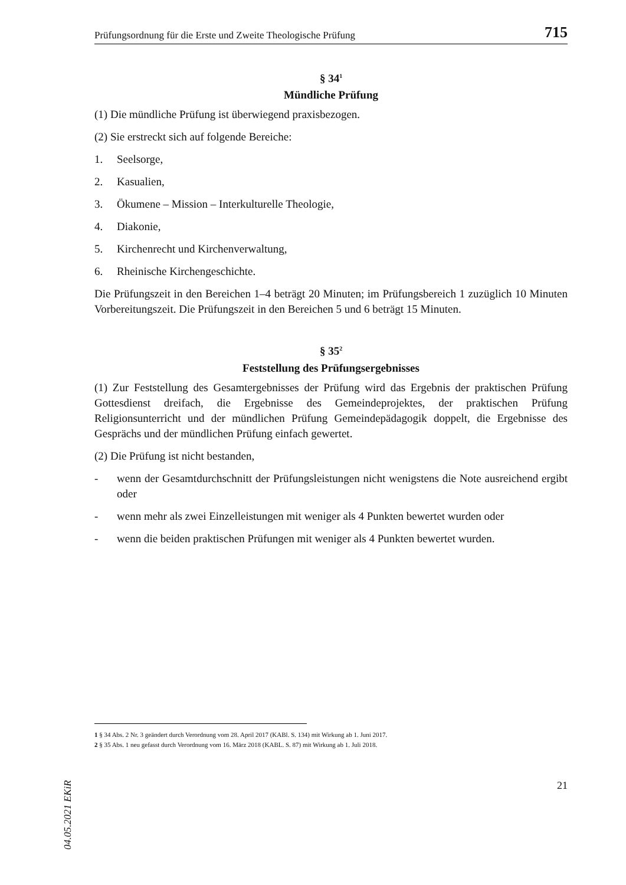Prüfungsordnung für die Erste und Zweite Theologische Prüfung 715
§ 34<sup>1</sup>
Mündliche Prüfung
(1) Die mündliche Prüfung ist überwiegend praxisbezogen.
(2) Sie erstreckt sich auf folgende Bereiche:
1. Seelsorge,
2. Kasualien,
3. Ökumene – Mission – Interkulturelle Theologie,
4. Diakonie,
5. Kirchenrecht und Kirchenverwaltung,
6. Rheinische Kirchengeschichte.
Die Prüfungszeit in den Bereichen 1–4 beträgt 20 Minuten; im Prüfungsbereich 1 zuzüglich 10 Minuten Vorbereitungszeit. Die Prüfungszeit in den Bereichen 5 und 6 beträgt 15 Minuten.
§ 35<sup>2</sup>
Feststellung des Prüfungsergebnisses
(1) Zur Feststellung des Gesamtergebnisses der Prüfung wird das Ergebnis der praktischen Prüfung Gottesdienst dreifach, die Ergebnisse des Gemeindeprojektes, der praktischen Prüfung Religionsunterricht und der mündlichen Prüfung Gemeindepädagogik doppelt, die Ergebnisse des Gesprächs und der mündlichen Prüfung einfach gewertet.
(2) Die Prüfung ist nicht bestanden,
- wenn der Gesamtdurchschnitt der Prüfungsleistungen nicht wenigstens die Note ausreichend ergibt oder
- wenn mehr als zwei Einzelleistungen mit weniger als 4 Punkten bewertet wurden oder
- wenn die beiden praktischen Prüfungen mit weniger als 4 Punkten bewertet wurden.
1 § 34 Abs. 2 Nr. 3 geändert durch Verordnung vom 28. April 2017 (KABl. S. 134) mit Wirkung ab 1. Juni 2017.
2 § 35 Abs. 1 neu gefasst durch Verordnung vom 16. März 2018 (KABL. S. 87) mit Wirkung ab 1. Juli 2018.
21
04.05.2021 EKiR